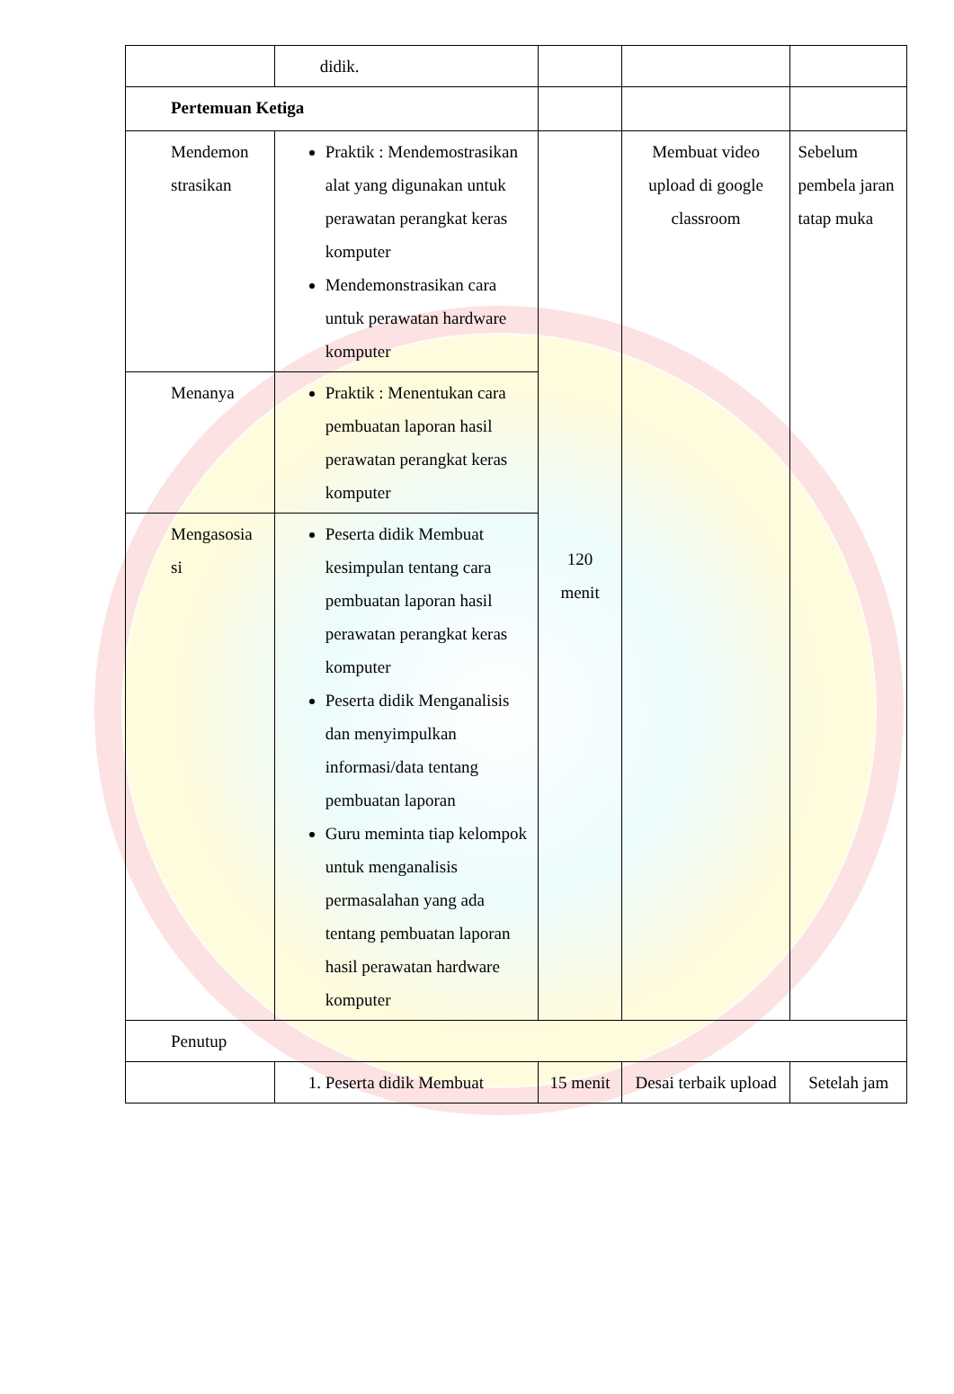| | didik. | | | |
| Pertemuan Ketiga | | | | |
| Mendemon strasikan | Praktik : Mendemostrasikan alat yang digunakan untuk perawatan perangkat keras komputer Mendemonstrasikan cara untuk perawatan hardware komputer | 120 menit | Membuat video upload di google classroom | Sebelum pembela jaran tatap muka |
| Menanya | Praktik : Menentukan cara pembuatan laporan hasil perawatan perangkat keras komputer | | | |
| Mengasosia si | Peserta didik Membuat kesimpulan tentang cara pembuatan laporan hasil perawatan perangkat keras komputer Peserta didik Menganalisis dan menyimpulkan informasi/data tentang pembuatan laporan Guru meminta tiap kelompok untuk menganalisis permasalahan yang ada tentang pembuatan laporan hasil perawatan hardware komputer | | | |
| Penutup | | | | |
| | 1. Peserta didik Membuat | 15 menit | Desai terbaik upload | Setelah jam |